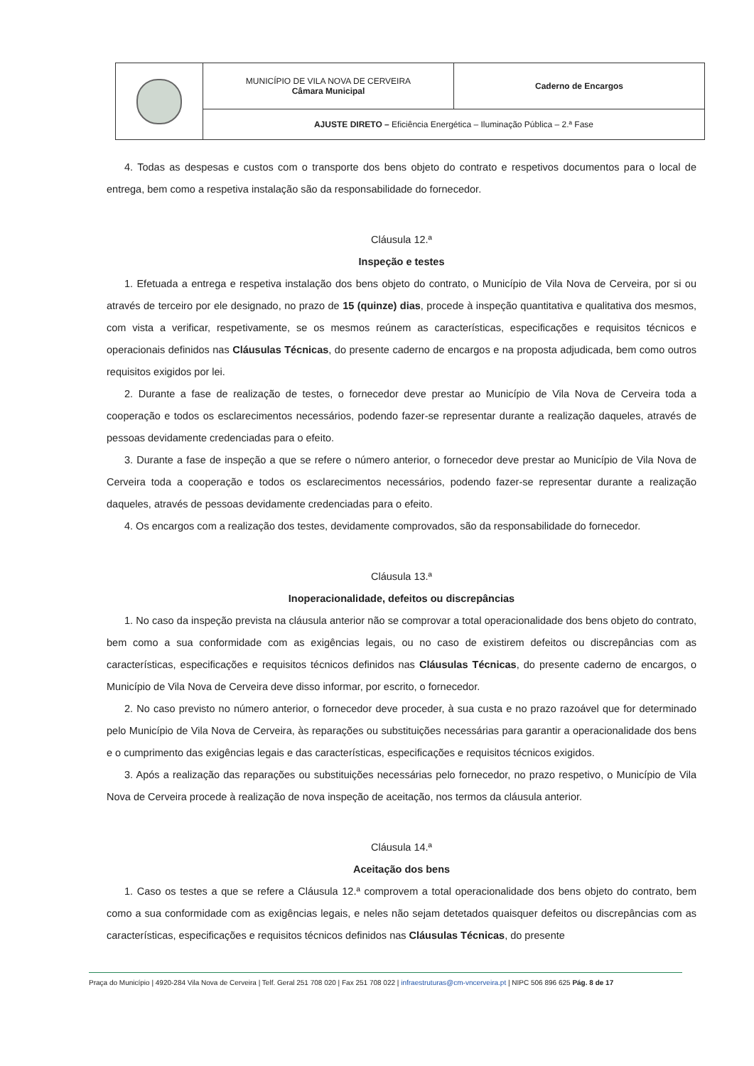| | MUNICÍPIO DE VILA NOVA DE CERVEIRA Câmara Municipal | Caderno de Encargos |
| | AJUSTE DIRETO – Eficiência Energética – Iluminação Pública – 2.ª Fase | |
4. Todas as despesas e custos com o transporte dos bens objeto do contrato e respetivos documentos para o local de entrega, bem como a respetiva instalação são da responsabilidade do fornecedor.
Cláusula 12.ª
Inspeção e testes
1. Efetuada a entrega e respetiva instalação dos bens objeto do contrato, o Município de Vila Nova de Cerveira, por si ou através de terceiro por ele designado, no prazo de 15 (quinze) dias, procede à inspeção quantitativa e qualitativa dos mesmos, com vista a verificar, respetivamente, se os mesmos reúnem as características, especificações e requisitos técnicos e operacionais definidos nas Cláusulas Técnicas, do presente caderno de encargos e na proposta adjudicada, bem como outros requisitos exigidos por lei.
2. Durante a fase de realização de testes, o fornecedor deve prestar ao Município de Vila Nova de Cerveira toda a cooperação e todos os esclarecimentos necessários, podendo fazer-se representar durante a realização daqueles, através de pessoas devidamente credenciadas para o efeito.
3. Durante a fase de inspeção a que se refere o número anterior, o fornecedor deve prestar ao Município de Vila Nova de Cerveira toda a cooperação e todos os esclarecimentos necessários, podendo fazer-se representar durante a realização daqueles, através de pessoas devidamente credenciadas para o efeito.
4. Os encargos com a realização dos testes, devidamente comprovados, são da responsabilidade do fornecedor.
Cláusula 13.ª
Inoperacionalidade, defeitos ou discrepâncias
1. No caso da inspeção prevista na cláusula anterior não se comprovar a total operacionalidade dos bens objeto do contrato, bem como a sua conformidade com as exigências legais, ou no caso de existirem defeitos ou discrepâncias com as características, especificações e requisitos técnicos definidos nas Cláusulas Técnicas, do presente caderno de encargos, o Município de Vila Nova de Cerveira deve disso informar, por escrito, o fornecedor.
2. No caso previsto no número anterior, o fornecedor deve proceder, à sua custa e no prazo razoável que for determinado pelo Município de Vila Nova de Cerveira, às reparações ou substituições necessárias para garantir a operacionalidade dos bens e o cumprimento das exigências legais e das características, especificações e requisitos técnicos exigidos.
3. Após a realização das reparações ou substituições necessárias pelo fornecedor, no prazo respetivo, o Município de Vila Nova de Cerveira procede à realização de nova inspeção de aceitação, nos termos da cláusula anterior.
Cláusula 14.ª
Aceitação dos bens
1. Caso os testes a que se refere a Cláusula 12.ª comprovem a total operacionalidade dos bens objeto do contrato, bem como a sua conformidade com as exigências legais, e neles não sejam detetados quaisquer defeitos ou discrepâncias com as características, especificações e requisitos técnicos definidos nas Cláusulas Técnicas, do presente
Praça do Município | 4920-284 Vila Nova de Cerveira | Telf. Geral 251 708 020 | Fax 251 708 022 | infraestruturas@cm-vncerveira.pt | NIPC 506 896 625 Pág. 8 de 17